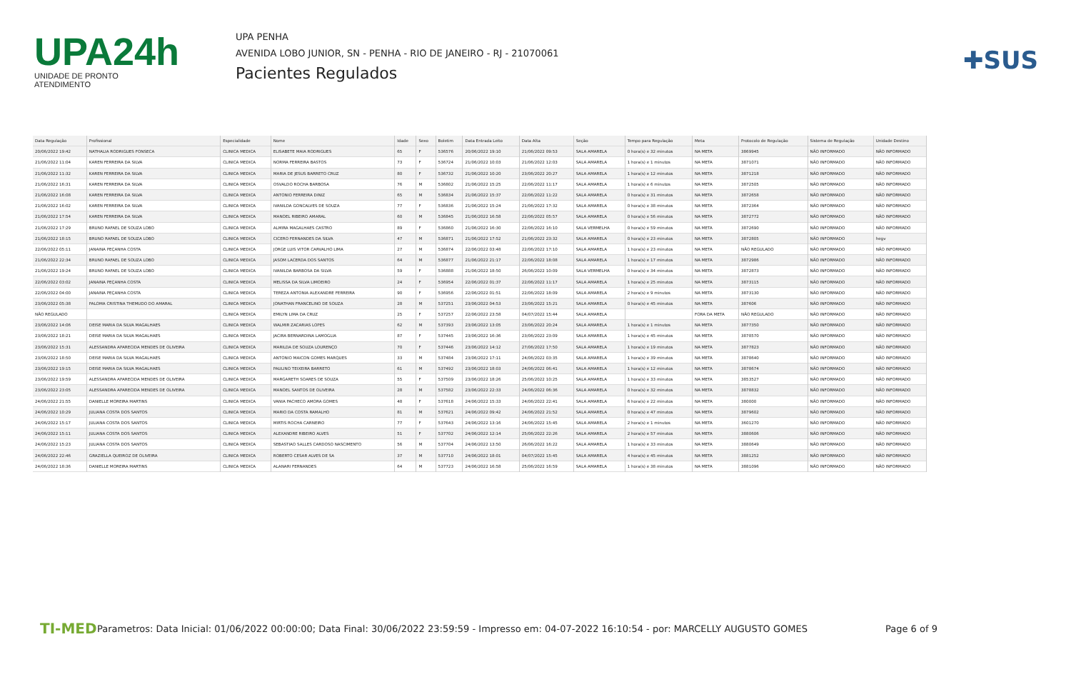UPA24h
UNIDADE DE PRONTO ATENDIMENTO
UPA PENHA
AVENIDA LOBO JUNIOR, SN - PENHA - RIO DE JANEIRO - RJ - 21070061
Pacientes Regulados
✚SUS
| Data Regulação | Profissional | Especialidade | Nome | Idade | Sexo | Boletim | Data Entrada Leito | Data Alta | Seção | Tempo para Regulação | Meta | Protocolo de Regulação | Sistema de Regulação | Unidade Destino |
| --- | --- | --- | --- | --- | --- | --- | --- | --- | --- | --- | --- | --- | --- | --- |
| 20/06/2022 19:42 | NATHALIA RODRIGUES FONSECA | CLINICA MEDICA | ELISABETE MAIA RODRIGUES | 65 | F | 536576 | 20/06/2022 19:10 | 21/06/2022 09:53 | SALA AMARELA | 0 hora(s) e 32 minutos | NA META | 3869945 | NÃO INFORMADO | NÃO INFORMADO |
| 21/06/2022 11:04 | KAREN FERREIRA DA SILVA | CLINICA MEDICA | NORMA FERREIRA BASTOS | 73 | F | 536724 | 21/06/2022 10:03 | 21/06/2022 12:03 | SALA AMARELA | 1 hora(s) e 1 minutos | NA META | 3871071 | NÃO INFORMADO | NÃO INFORMADO |
| 21/06/2022 11:32 | KAREN FERREIRA DA SILVA | CLINICA MEDICA | MARIA DE JESUS BARRETO CRUZ | 80 | F | 536732 | 21/06/2022 10:20 | 23/06/2022 20:27 | SALA AMARELA | 1 hora(s) e 12 minutos | NA META | 3871218 | NÃO INFORMADO | NÃO INFORMADO |
| 21/06/2022 16:31 | KAREN FERREIRA DA SILVA | CLINICA MEDICA | OSVALDO ROCHA BARBOSA | 76 | M | 536802 | 21/06/2022 15:25 | 22/06/2022 11:17 | SALA AMARELA | 1 hora(s) e 6 minutos | NA META | 3872505 | NÃO INFORMADO | NÃO INFORMADO |
| 21/06/2022 16:08 | KAREN FERREIRA DA SILVA | CLINICA MEDICA | ANTONIO FERREIRA DINIZ | 65 | M | 536834 | 21/06/2022 15:37 | 22/06/2022 11:22 | SALA AMARELA | 0 hora(s) e 31 minutos | NA META | 3872658 | NÃO INFORMADO | NÃO INFORMADO |
| 21/06/2022 16:02 | KAREN FERREIRA DA SILVA | CLINICA MEDICA | IVANILDA GONCALVES DE SOUZA | 77 | F | 536836 | 21/06/2022 15:24 | 21/06/2022 17:32 | SALA AMARELA | 0 hora(s) e 38 minutos | NA META | 3872364 | NÃO INFORMADO | NÃO INFORMADO |
| 21/06/2022 17:54 | KAREN FERREIRA DA SILVA | CLINICA MEDICA | MANOEL RIBEIRO AMARAL | 60 | M | 536845 | 21/06/2022 16:58 | 22/06/2022 05:57 | SALA AMARELA | 0 hora(s) e 56 minutos | NA META | 3872772 | NÃO INFORMADO | NÃO INFORMADO |
| 21/06/2022 17:29 | BRUNO RAFAEL DE SOUZA LOBO | CLINICA MEDICA | ALMIRA MAGALHAES CASTRO | 89 | F | 536860 | 21/06/2022 16:30 | 22/06/2022 16:10 | SALA VERMELHA | 0 hora(s) e 59 minutos | NA META | 3872690 | NÃO INFORMADO | NÃO INFORMADO |
| 21/06/2022 18:15 | BRUNO RAFAEL DE SOUZA LOBO | CLINICA MEDICA | CICERO FERNANDES DA SILVA | 47 | M | 536871 | 21/06/2022 17:52 | 21/06/2022 23:32 | SALA AMARELA | 0 hora(s) e 23 minutos | NA META | 3872805 | NÃO INFORMADO | hegv |
| 22/06/2022 05:11 | JANAINA PEÇANHA COSTA | CLINICA MEDICA | JORGE LUIS VITOR CARVALHO LIMA | 27 | M | 536874 | 22/06/2022 03:48 | 22/06/2022 17:10 | SALA AMARELA | 1 hora(s) e 23 minutos | NA META | NÃO REGULADO | NÃO INFORMADO | NÃO INFORMADO |
| 21/06/2022 22:34 | BRUNO RAFAEL DE SOUZA LOBO | CLINICA MEDICA | JASOM LACERDA DOS SANTOS | 64 | M | 536877 | 21/06/2022 21:17 | 22/06/2022 18:08 | SALA AMARELA | 1 hora(s) e 17 minutos | NA META | 3872986 | NÃO INFORMADO | NÃO INFORMADO |
| 21/06/2022 19:24 | BRUNO RAFAEL DE SOUZA LOBO | CLINICA MEDICA | IVANILDA BARBOSA DA SILVA | 59 | F | 536888 | 21/06/2022 18:50 | 26/06/2022 10:09 | SALA VERMELHA | 0 hora(s) e 34 minutos | NA META | 3872873 | NÃO INFORMADO | NÃO INFORMADO |
| 22/06/2022 03:02 | JANAINA PEÇANHA COSTA | CLINICA MEDICA | MELISSA DA SILVA LIMOEIRO | 24 | F | 536954 | 22/06/2022 01:37 | 22/06/2022 11:17 | SALA AMARELA | 1 hora(s) e 25 minutos | NA META | 3873115 | NÃO INFORMADO | NÃO INFORMADO |
| 22/06/2022 04:00 | JANAINA PEÇANHA COSTA | CLINICA MEDICA | TEREZA ANTONIA ALEXANDRE FERREIRA | 90 | F | 536956 | 22/06/2022 01:51 | 22/06/2022 18:09 | SALA AMARELA | 2 hora(s) e 9 minutos | NA META | 3873130 | NÃO INFORMADO | NÃO INFORMADO |
| 23/06/2022 05:38 | PALOMA CRISTINA THEMUDO DO AMARAL | CLINICA MEDICA | JONATHAN FRANCELINO DE SOUZA | 28 | M | 537251 | 23/06/2022 04:53 | 23/06/2022 15:21 | SALA AMARELA | 0 hora(s) e 45 minutos | NA META | 387606 | NÃO INFORMADO | NÃO INFORMADO |
| NÃO REGULADO | | CLINICA MEDICA | EMILYN LIMA DA CRUZ | 25 | F | 537257 | 22/06/2022 23:58 | 04/07/2022 15:44 | SALA AMARELA | | FORA DA META | NÃO REGULADO | NÃO INFORMADO | NÃO INFORMADO |
| 23/06/2022 14:06 | DEISE MARIA DA SILVA MAGALHAES | CLINICA MEDICA | WALMIR ZACARIAS LOPES | 62 | M | 537393 | 23/06/2022 13:05 | 23/06/2022 20:24 | SALA AMARELA | 1 hora(s) e 1 minutos | NA META | 3877350 | NÃO INFORMADO | NÃO INFORMADO |
| 23/06/2022 18:21 | DEISE MARIA DA SILVA MAGALHAES | CLINICA MEDICA | JACIRA BERNARDINA LAMOGLIA | 87 | F | 537445 | 23/06/2022 16:36 | 23/06/2022 23:09 | SALA AMARELA | 1 hora(s) e 45 minutos | NA META | 3878570 | NÃO INFORMADO | NÃO INFORMADO |
| 23/06/2022 15:31 | ALESSANDRA APARECIDA MENDES DE OLIVEIRA | CLINICA MEDICA | MARILDA DE SOUZA LOURENÇO | 70 | F | 537446 | 23/06/2022 14:12 | 27/06/2022 17:50 | SALA AMARELA | 1 hora(s) e 19 minutos | NA META | 3877823 | NÃO INFORMADO | NÃO INFORMADO |
| 23/06/2022 18:50 | DEISE MARIA DA SILVA MAGALHAES | CLINICA MEDICA | ANTONIO MAICON GOMES MARQUES | 33 | M | 537484 | 23/06/2022 17:11 | 24/06/2022 03:35 | SALA AMARELA | 1 hora(s) e 39 minutos | NA META | 3878640 | NÃO INFORMADO | NÃO INFORMADO |
| 23/06/2022 19:15 | DEISE MARIA DA SILVA MAGALHAES | CLINICA MEDICA | PAULINO TEIXEIRA BARRETO | 61 | M | 537492 | 23/06/2022 18:03 | 24/06/2022 06:41 | SALA AMARELA | 1 hora(s) e 12 minutos | NA META | 3878674 | NÃO INFORMADO | NÃO INFORMADO |
| 23/06/2022 19:59 | ALESSANDRA APARECIDA MENDES DE OLIVEIRA | CLINICA MEDICA | MARGARETH SOARES DE SOUZA | 55 | F | 537509 | 23/06/2022 18:26 | 25/06/2022 10:25 | SALA AMARELA | 1 hora(s) e 33 minutos | NA META | 3853527 | NÃO INFORMADO | NÃO INFORMADO |
| 23/06/2022 23:05 | ALESSANDRA APARECIDA MENDES DE OLIVEIRA | CLINICA MEDICA | MANOEL SANTOS DE OLIVEIRA | 28 | M | 537582 | 23/06/2022 22:33 | 24/06/2022 06:36 | SALA AMARELA | 0 hora(s) e 32 minutos | NA META | 3878832 | NÃO INFORMADO | NÃO INFORMADO |
| 24/06/2022 21:55 | DANIELLE MOREIRA MARTINS | CLINICA MEDICA | VANIA PACHECO AMORA GOMES | 48 | F | 537618 | 24/06/2022 15:33 | 24/06/2022 22:41 | SALA AMARELA | 6 hora(s) e 22 minutos | NA META | 380000 | NÃO INFORMADO | NÃO INFORMADO |
| 24/06/2022 10:29 | JULIANA COSTA DOS SANTOS | CLINICA MEDICA | MARIO DA COSTA RAMALHO | 81 | M | 537621 | 24/06/2022 09:42 | 24/06/2022 21:52 | SALA AMARELA | 0 hora(s) e 47 minutos | NA META | 3879602 | NÃO INFORMADO | NÃO INFORMADO |
| 24/06/2022 15:17 | JULIANA COSTA DOS SANTOS | CLINICA MEDICA | MIRTIS ROCHA CARNEIRO | 77 | F | 537643 | 24/06/2022 13:16 | 24/06/2022 15:45 | SALA AMARELA | 2 hora(s) e 1 minutos | NA META | 3601270 | NÃO INFORMADO | NÃO INFORMADO |
| 24/06/2022 15:11 | JULIANA COSTA DOS SANTOS | CLINICA MEDICA | ALEXANDRE RIBEIRO ALVES | 51 | F | 537702 | 24/06/2022 12:14 | 25/06/2022 22:26 | SALA AMARELA | 2 hora(s) e 57 minutos | NA META | 3880606 | NÃO INFORMADO | NÃO INFORMADO |
| 24/06/2022 15:23 | JULIANA COSTA DOS SANTOS | CLINICA MEDICA | SEBASTIAO SALLES CARDOSO NASCIMENTO | 56 | M | 537704 | 24/06/2022 13:50 | 26/06/2022 16:22 | SALA AMARELA | 1 hora(s) e 33 minutos | NA META | 3880649 | NÃO INFORMADO | NÃO INFORMADO |
| 24/06/2022 22:46 | GRAZIELLA QUEIROZ DE OLIVEIRA | CLINICA MEDICA | ROBERTO CESAR ALVES DE SA | 37 | M | 537710 | 24/06/2022 18:01 | 04/07/2022 15:45 | SALA AMARELA | 4 hora(s) e 45 minutos | NA META | 3881252 | NÃO INFORMADO | NÃO INFORMADO |
| 24/06/2022 18:36 | DANIELLE MOREIRA MARTINS | CLINICA MEDICA | ALANARI FERNANDES | 64 | M | 537723 | 24/06/2022 16:58 | 25/06/2022 16:59 | SALA AMARELA | 1 hora(s) e 38 minutos | NA META | 3881096 | NÃO INFORMADO | NÃO INFORMADO |
TI-MED
Parametros: Data Inicial: 01/06/2022 00:00:00; Data Final: 30/06/2022 23:59:59 - Impresso em: 04-07-2022 16:10:54 - por: MARCELLY AUGUSTO GOMES
Page 6 of 9